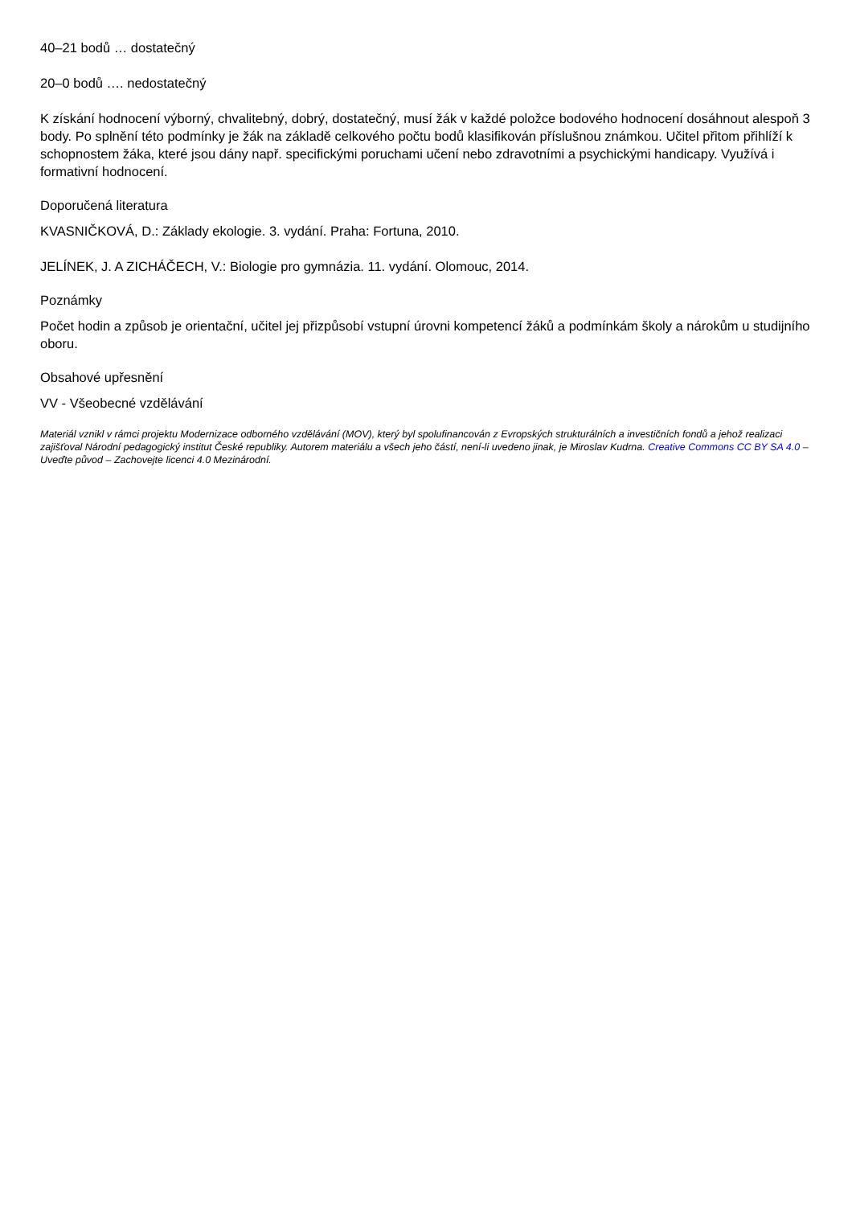40–21 bodů … dostatečný
20–0 bodů …. nedostatečný
K získání hodnocení výborný, chvalitebný, dobrý, dostatečný, musí žák v každé položce bodového hodnocení dosáhnout alespoň 3 body. Po splnění této podmínky je žák na základě celkového počtu bodů klasifikován příslušnou známkou. Učitel přitom přihlíží k schopnostem žáka, které jsou dány např. specifickými poruchami učení nebo zdravotními a psychickými handicapy. Využívá i formativní hodnocení.
Doporučená literatura
KVASNIČKOVÁ, D.: Základy ekologie. 3. vydání. Praha: Fortuna, 2010.
JELÍNEK, J. A ZICHÁČECH, V.: Biologie pro gymnázia. 11. vydání. Olomouc, 2014.
Poznámky
Počet hodin a způsob je orientační, učitel jej přizpůsobí vstupní úrovni kompetencí žáků a podmínkám školy a nárokům u studijního oboru.
Obsahové upřesnění
VV - Všeobecné vzdělávání
Materiál vznikl v rámci projektu Modernizace odborného vzdělávání (MOV), který byl spolufinancován z Evropských strukturálních a investičních fondů a jehož realizaci zajišťoval Národní pedagogický institut České republiky. Autorem materiálu a všech jeho částí, není-li uvedeno jinak, je Miroslav Kudrna. Creative Commons CC BY SA 4.0 – Uveďte původ – Zachovejte licenci 4.0 Mezinárodní.